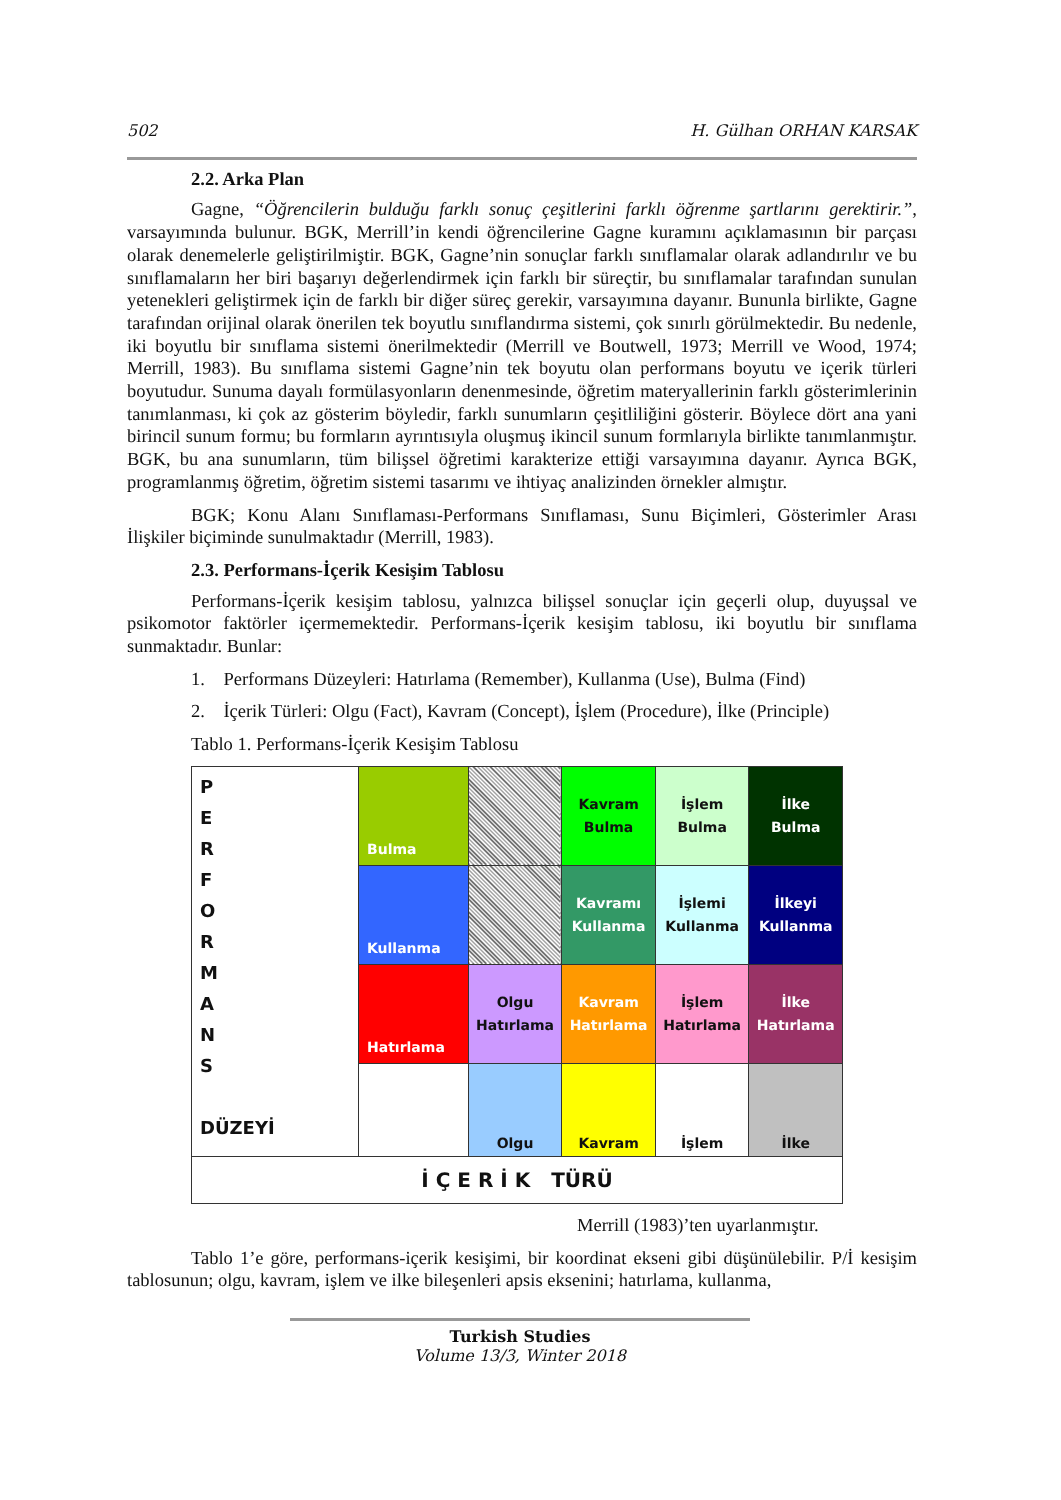502 H. Gülhan ORHAN KARSAK
2.2. Arka Plan
Gagne, “Öğrencilerin bulduğu farklı sonuç çeşitlerini farklı öğrenme şartlarını gerektirir.”, varsayımında bulunur. BGK, Merrill’in kendi öğrencilerine Gagne kuramını açıklamasının bir parçası olarak denemelerle geliştirilmiştir. BGK, Gagne’nin sonuçlar farklı sınıflamalar olarak adlandırılır ve bu sınıflamaların her biri başarıyı değerlendirmek için farklı bir süreçtir, bu sınıflamalar tarafından sunulan yetenekleri geliştirmek için de farklı bir diğer süreç gerekir, varsayımına dayanır. Bununla birlikte, Gagne tarafından orijinal olarak önerilen tek boyutlu sınıflandırma sistemi, çok sınırlı görülmektedir. Bu nedenle, iki boyutlu bir sınıflama sistemi önerilmektedir (Merrill ve Boutwell, 1973; Merrill ve Wood, 1974; Merrill, 1983). Bu sınıflama sistemi Gagne’nin tek boyutu olan performans boyutu ve içerik türleri boyutudur. Sunuma dayalı formülasyonların denenmesinde, öğretim materyallerinin farklı gösterimlerinin tanımlanması, ki çok az gösterim böyledir, farklı sunumların çeşitliliğini gösterir. Böylece dört ana yani birincil sunum formu; bu formların ayrıntısıyla oluşmuş ikincil sunum formlarıyla birlikte tanımlanmıştır. BGK, bu ana sunumların, tüm bilişsel öğretimi karakterize ettiği varsayımına dayanır. Ayrıca BGK, programlanmış öğretim, öğretim sistemi tasarımı ve ihtiyaç analizinden örnekler almıştır.
BGK; Konu Alanı Sınıflaması-Performans Sınıflaması, Sunu Biçimleri, Gösterimler Arası İlişkiler biçiminde sunulmaktadır (Merrill, 1983).
2.3. Performans-İçerik Kesişim Tablosu
Performans-İçerik kesişim tablosu, yalnızca bilişsel sonuçlar için geçerli olup, duyuşsal ve psikomotor faktörler içermemektedir. Performans-İçerik kesişim tablosu, iki boyutlu bir sınıflama sunmaktadır. Bunlar:
1. Performans Düzeyleri: Hatırlama (Remember), Kullanma (Use), Bulma (Find)
2. İçerik Türleri: Olgu (Fact), Kavram (Concept), İşlem (Procedure), İlke (Principle)
Tablo 1. Performans-İçerik Kesişim Tablosu
| P E R F O R M A N S DÜZEYİ | Bulma | | Kavram Bulma | İşlem Bulma | İlke Bulma |
| | Kullanma | | Kavramı Kullanma | İşlemi Kullanma | İlkeyi Kullanma |
| | Hatırlama | Olgu Hatırlama | Kavram Hatırlama | İşlem Hatırlama | İlke Hatırlama |
| | | Olgu | Kavram | İşlem | İlke |
| İ Ç E R İ K TÜRÜ | | | | | |
Merrill (1983)’ten uyarlanmıştır.
Tablo 1’e göre, performans-içerik kesişimi, bir koordinat ekseni gibi düşünülebilir. P/İ kesişim tablosunun; olgu, kavram, işlem ve ilke bileşenleri apsis eksenini; hatırlama, kullanma,
Turkish Studies
Volume 13/3, Winter 2018